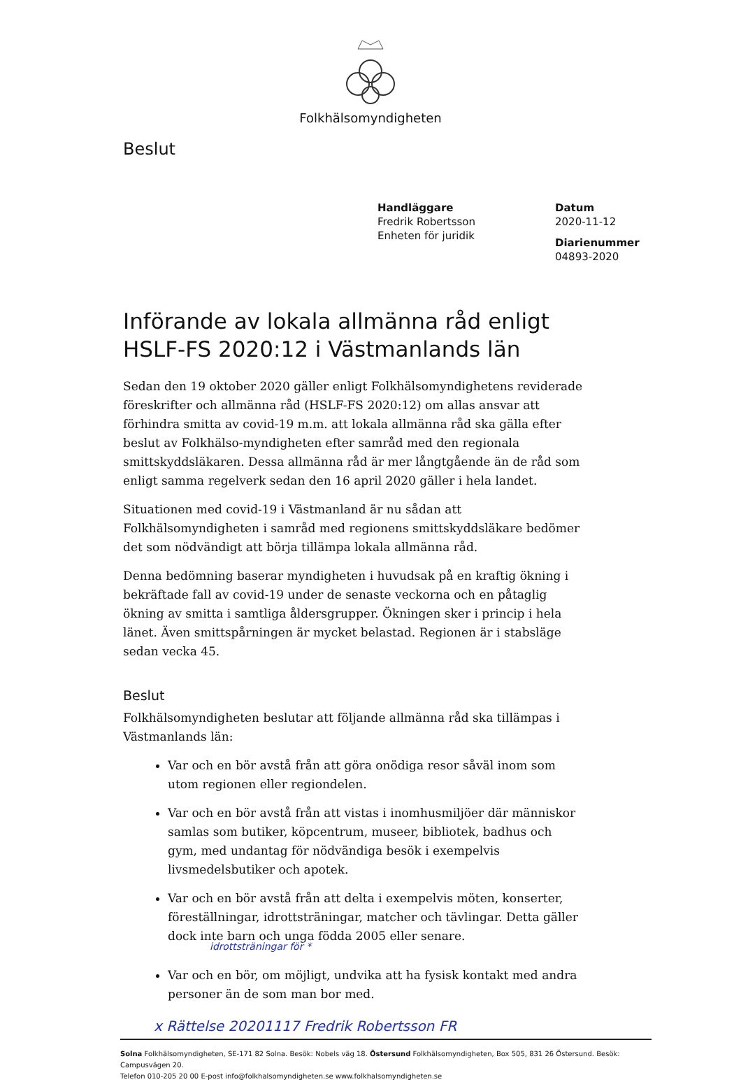Folkhälsomyndigheten
Beslut
Handläggare
Fredrik Robertsson
Enheten för juridik
Datum
2020-11-12
Diarienummer
04893-2020
Införande av lokala allmänna råd enligt HSLF-FS 2020:12 i Västmanlands län
Sedan den 19 oktober 2020 gäller enligt Folkhälsomyndighetens reviderade föreskrifter och allmänna råd (HSLF-FS 2020:12) om allas ansvar att förhindra smitta av covid-19 m.m. att lokala allmänna råd ska gälla efter beslut av Folkhälso-myndigheten efter samråd med den regionala smittskyddsläkaren. Dessa allmänna råd är mer långtgående än de råd som enligt samma regelverk sedan den 16 april 2020 gäller i hela landet.
Situationen med covid-19 i Västmanland är nu sådan att Folkhälsomyndigheten i samråd med regionens smittskyddsläkare bedömer det som nödvändigt att börja tillämpa lokala allmänna råd.
Denna bedömning baserar myndigheten i huvudsak på en kraftig ökning i bekräftade fall av covid-19 under de senaste veckorna och en påtaglig ökning av smitta i samtliga åldersgrupper. Ökningen sker i princip i hela länet. Även smittspårningen är mycket belastad. Regionen är i stabsläge sedan vecka 45.
Beslut
Folkhälsomyndigheten beslutar att följande allmänna råd ska tillämpas i Västmanlands län:
Var och en bör avstå från att göra onödiga resor såväl inom som utom regionen eller regiondelen.
Var och en bör avstå från att vistas i inomhusmiljöer där människor samlas som butiker, köpcentrum, museer, bibliotek, badhus och gym, med undantag för nödvändiga besök i exempelvis livsmedelsbutiker och apotek.
Var och en bör avstå från att delta i exempelvis möten, konserter, föreställningar, idrottsträningar, matcher och tävlingar. Detta gäller dock inte barn och unga födda 2005 eller senare.
idrottsträningar för *
Var och en bör, om möjligt, undvika att ha fysisk kontakt med andra personer än de som man bor med.
x Rättelse 20201117 Fredrik Robertsson FR
Solna Folkhälsomyndigheten, SE-171 82 Solna. Besök: Nobels väg 18. Östersund Folkhälsomyndigheten, Box 505, 831 26 Östersund. Besök: Campusvägen 20.
Telefon 010-205 20 00 E-post info@folkhalsomyndigheten.se www.folkhalsomyndigheten.se